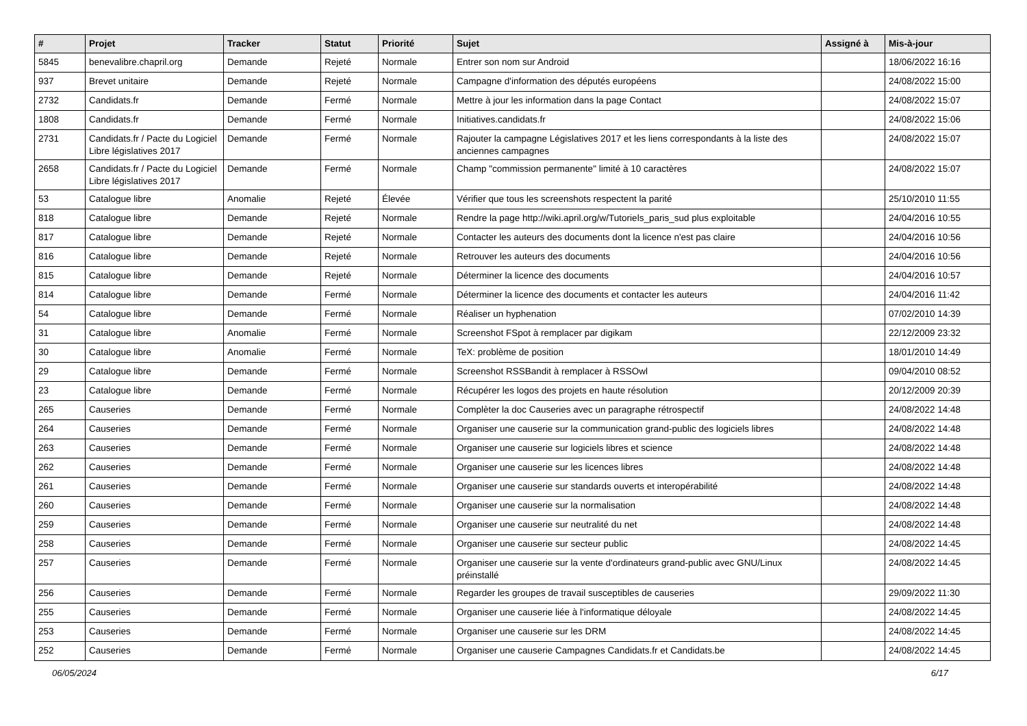| # | Projet | Tracker | Statut | Priorité | Sujet | Assigné à | Mis-à-jour |
| --- | --- | --- | --- | --- | --- | --- | --- |
| 5845 | benevalibre.chapril.org | Demande | Rejeté | Normale | Entrer son nom sur Android | | 18/06/2022 16:16 |
| 937 | Brevet unitaire | Demande | Rejeté | Normale | Campagne d'information des députés européens | | 24/08/2022 15:00 |
| 2732 | Candidats.fr | Demande | Fermé | Normale | Mettre à jour les information dans la page Contact | | 24/08/2022 15:07 |
| 1808 | Candidats.fr | Demande | Fermé | Normale | Initiatives.candidats.fr | | 24/08/2022 15:06 |
| 2731 | Candidats.fr / Pacte du Logiciel Libre législatives 2017 | Demande | Fermé | Normale | Rajouter la campagne Législatives 2017 et les liens correspondants à la liste des anciennes campagnes | | 24/08/2022 15:07 |
| 2658 | Candidats.fr / Pacte du Logiciel Libre législatives 2017 | Demande | Fermé | Normale | Champ "commission permanente" limité à 10 caractères | | 24/08/2022 15:07 |
| 53 | Catalogue libre | Anomalie | Rejeté | Élevée | Vérifier que tous les screenshots respectent la parité | | 25/10/2010 11:55 |
| 818 | Catalogue libre | Demande | Rejeté | Normale | Rendre la page http://wiki.april.org/w/Tutoriels_paris_sud plus exploitable | | 24/04/2016 10:55 |
| 817 | Catalogue libre | Demande | Rejeté | Normale | Contacter les auteurs des documents dont la licence n'est pas claire | | 24/04/2016 10:56 |
| 816 | Catalogue libre | Demande | Rejeté | Normale | Retrouver les auteurs des documents | | 24/04/2016 10:56 |
| 815 | Catalogue libre | Demande | Rejeté | Normale | Déterminer la licence des documents | | 24/04/2016 10:57 |
| 814 | Catalogue libre | Demande | Fermé | Normale | Déterminer la licence des documents et contacter les auteurs | | 24/04/2016 11:42 |
| 54 | Catalogue libre | Demande | Fermé | Normale | Réaliser un hyphenation | | 07/02/2010 14:39 |
| 31 | Catalogue libre | Anomalie | Fermé | Normale | Screenshot FSpot à remplacer par digikam | | 22/12/2009 23:32 |
| 30 | Catalogue libre | Anomalie | Fermé | Normale | TeX: problème de position | | 18/01/2010 14:49 |
| 29 | Catalogue libre | Demande | Fermé | Normale | Screenshot RSSBandit à remplacer à RSSOwl | | 09/04/2010 08:52 |
| 23 | Catalogue libre | Demande | Fermé | Normale | Récupérer les logos des projets en haute résolution | | 20/12/2009 20:39 |
| 265 | Causeries | Demande | Fermé | Normale | Complèter la doc Causeries avec un paragraphe rétrospectif | | 24/08/2022 14:48 |
| 264 | Causeries | Demande | Fermé | Normale | Organiser une causerie sur la communication grand-public des logiciels libres | | 24/08/2022 14:48 |
| 263 | Causeries | Demande | Fermé | Normale | Organiser une causerie sur logiciels libres et science | | 24/08/2022 14:48 |
| 262 | Causeries | Demande | Fermé | Normale | Organiser une causerie sur les licences libres | | 24/08/2022 14:48 |
| 261 | Causeries | Demande | Fermé | Normale | Organiser une causerie sur standards ouverts et interopérabilité | | 24/08/2022 14:48 |
| 260 | Causeries | Demande | Fermé | Normale | Organiser une causerie sur la normalisation | | 24/08/2022 14:48 |
| 259 | Causeries | Demande | Fermé | Normale | Organiser une causerie sur neutralité du net | | 24/08/2022 14:48 |
| 258 | Causeries | Demande | Fermé | Normale | Organiser une causerie sur secteur public | | 24/08/2022 14:45 |
| 257 | Causeries | Demande | Fermé | Normale | Organiser une causerie sur la vente d'ordinateurs grand-public avec GNU/Linux préinstallé | | 24/08/2022 14:45 |
| 256 | Causeries | Demande | Fermé | Normale | Regarder les groupes de travail susceptibles de causeries | | 29/09/2022 11:30 |
| 255 | Causeries | Demande | Fermé | Normale | Organiser une causerie liée à l'informatique déloyale | | 24/08/2022 14:45 |
| 253 | Causeries | Demande | Fermé | Normale | Organiser une causerie sur les DRM | | 24/08/2022 14:45 |
| 252 | Causeries | Demande | Fermé | Normale | Organiser une causerie Campagnes Candidats.fr et Candidats.be | | 24/08/2022 14:45 |
06/05/2024 6/17